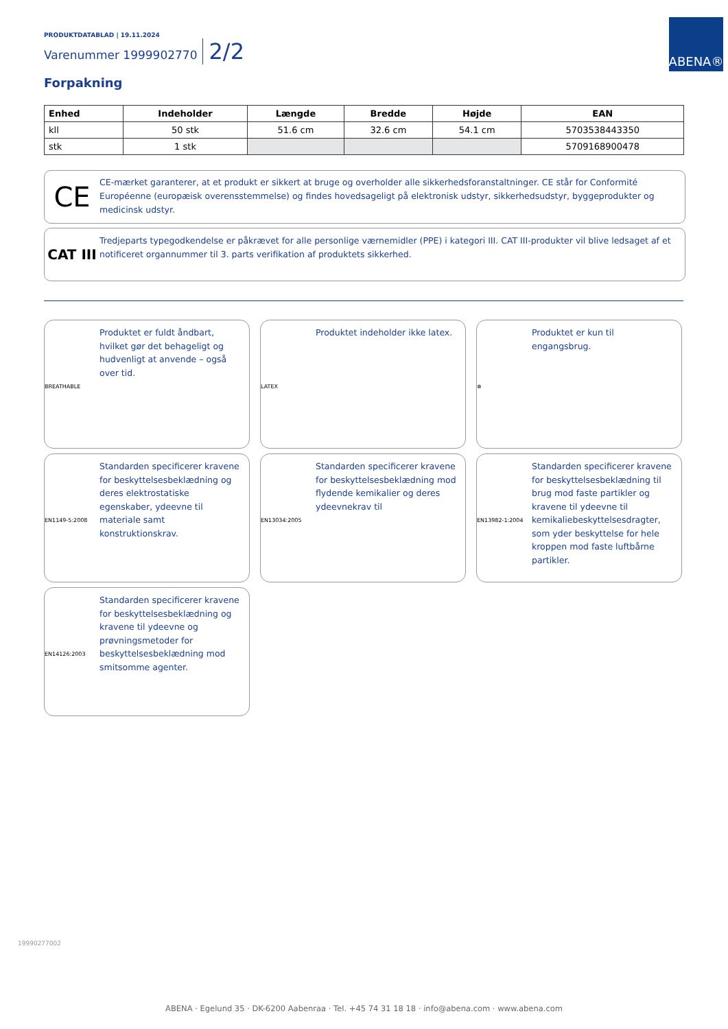PRODUKTDATABLAD | 19.11.2024
Varenummer 1999902770 2/2
ABENA®
Forpakning
| Enhed | Indeholder | Længde | Bredde | Højde | EAN |
| --- | --- | --- | --- | --- | --- |
| kll | 50 stk | 51.6 cm | 32.6 cm | 54.1 cm | 5703538443350 |
| stk | 1 stk | | | | 5709168900478 |
CE
CE-mærket garanterer, at et produkt er sikkert at bruge og overholder alle sikkerhedsforanstaltninger. CE står for Conformité Européenne (europæisk overensstemmelse) og findes hovedsageligt på elektronisk udstyr, sikkerhedsudstyr, byggeprodukter og medicinsk udstyr.
CAT III
Tredjeparts typegodkendelse er påkrævet for alle personlige værnemidler (PPE) i kategori III. CAT III-produkter vil blive ledsaget af et notificeret organnummer til 3. parts verifikation af produktets sikkerhed.
BREATHABLE
Produktet er fuldt åndbart, hvilket gør det behageligt og hudvenligt at anvende – også over tid.
LATEX
Produktet indeholder ikke latex.
⊗
Produktet er kun til engangsbrug.
EN1149-5:2008
Standarden specificerer kravene for beskyttelsesbeklædning og deres elektrostatiske egenskaber, ydeevne til materiale samt konstruktionskrav.
EN13034:2005
Standarden specificerer kravene for beskyttelsesbeklædning mod flydende kemikalier og deres ydeevnekrav til
EN13982-1:2004
Standarden specificerer kravene for beskyttelsesbeklædning til brug mod faste partikler og kravene til ydeevne til kemikaliebeskyttelsesdragter, som yder beskyttelse for hele kroppen mod faste luftbårne partikler.
EN14126:2003
Standarden specificerer kravene for beskyttelsesbeklædning og kravene til ydeevne og prøvningsmetoder for beskyttelsesbeklædning mod smitsomme agenter.
19990277002
ABENA · Egelund 35 · DK-6200 Aabenraa · Tel. +45 74 31 18 18 · info@abena.com · www.abena.com